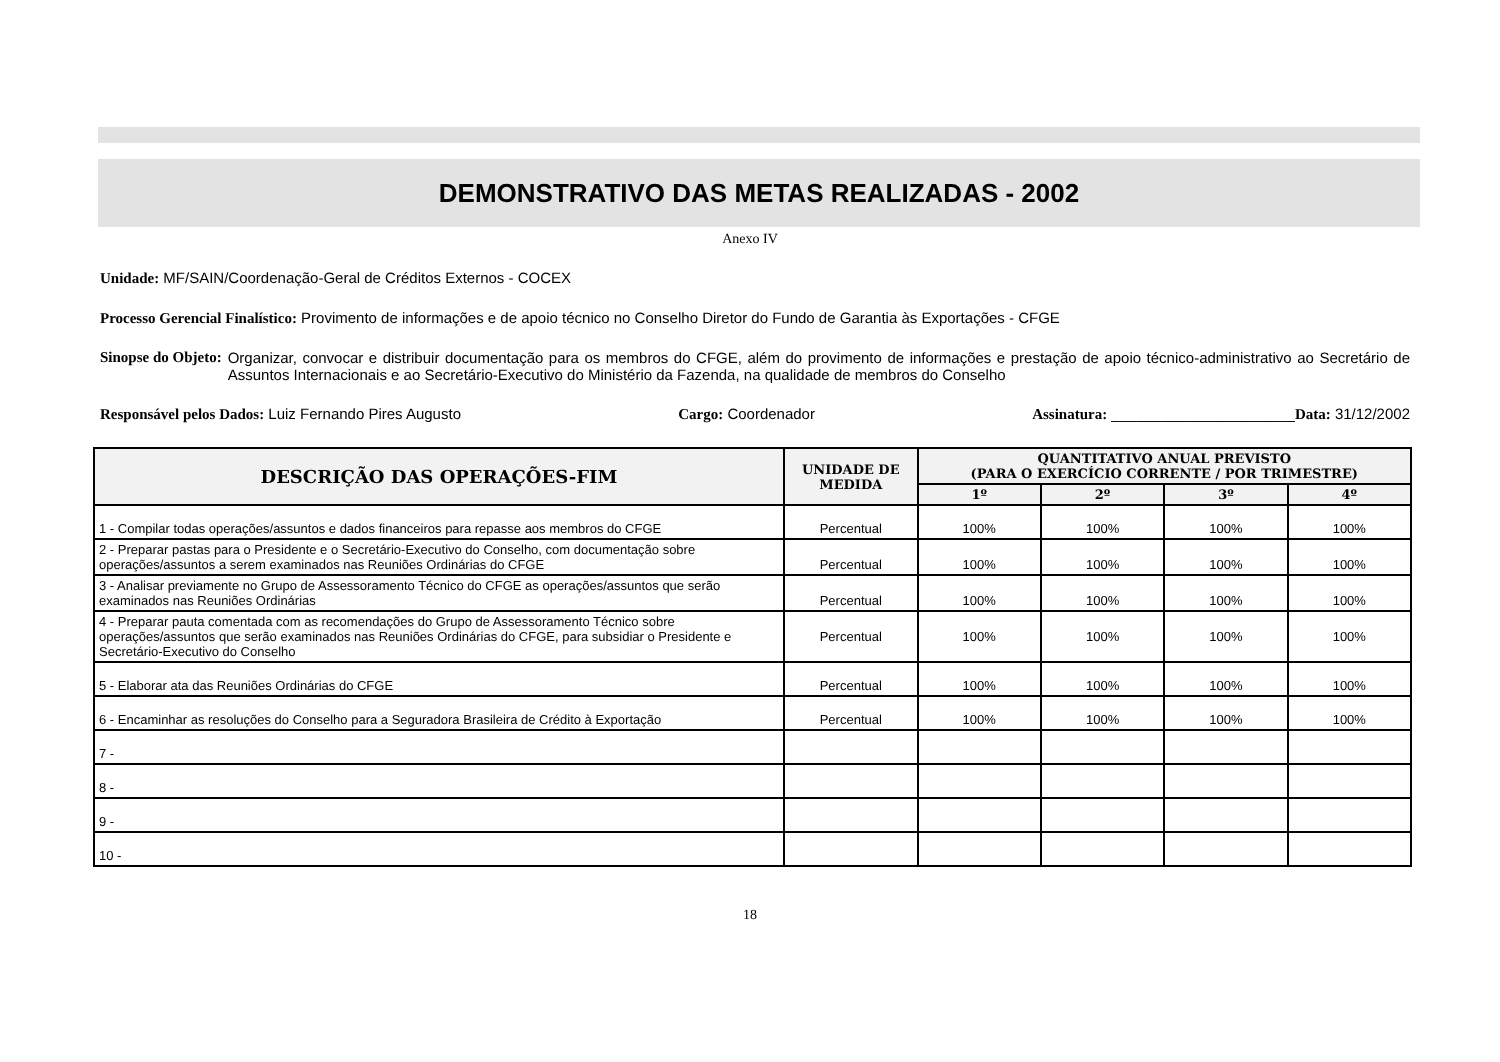DEMONSTRATIVO DAS METAS REALIZADAS - 2002
Anexo IV
Unidade: MF/SAIN/Coordenação-Geral de Créditos Externos - COCEX
Processo Gerencial Finalístico: Provimento de informações e de apoio técnico no Conselho Diretor do Fundo de Garantia às Exportações - CFGE
Sinopse do Objeto: Organizar, convocar e distribuir documentação para os membros do CFGE, além do provimento de informações e prestação de apoio técnico-administrativo ao Secretário de Assuntos Internacionais e ao Secretário-Executivo do Ministério da Fazenda, na qualidade de membros do Conselho
Responsável pelos Dados: Luiz Fernando Pires Augusto Cargo: Coordenador Assinatura: ______________________Data: 31/12/2002
| DESCRIÇÃO DAS OPERAÇÕES-FIM | UNIDADE DE MEDIDA | QUANTITATIVO ANUAL PREVISTO (PARA O EXERCÍCIO CORRENTE / POR TRIMESTRE) | | | |
| --- | --- | --- | --- | --- | --- |
| | | 1º | 2º | 3º | 4º |
| 1 - Compilar todas operações/assuntos e dados financeiros para repasse aos membros do CFGE | Percentual | 100% | 100% | 100% | 100% |
| 2 - Preparar pastas para o Presidente e o Secretário-Executivo do Conselho, com documentação sobre operações/assuntos a serem examinados nas Reuniões Ordinárias do CFGE | Percentual | 100% | 100% | 100% | 100% |
| 3 - Analisar previamente no Grupo de Assessoramento Técnico do CFGE as operações/assuntos que serão examinados nas Reuniões Ordinárias | Percentual | 100% | 100% | 100% | 100% |
| 4 - Preparar pauta comentada com as recomendações do Grupo de Assessoramento Técnico sobre operações/assuntos que serão examinados nas Reuniões Ordinárias do CFGE, para subsidiar o Presidente e Secretário-Executivo do Conselho | Percentual | 100% | 100% | 100% | 100% |
| 5 - Elaborar ata das Reuniões Ordinárias do CFGE | Percentual | 100% | 100% | 100% | 100% |
| 6 - Encaminhar as resoluções do Conselho para a Seguradora Brasileira de Crédito à Exportação | Percentual | 100% | 100% | 100% | 100% |
| 7 - | | | | | |
| 8 - | | | | | |
| 9 - | | | | | |
| 10 - | | | | | |
18